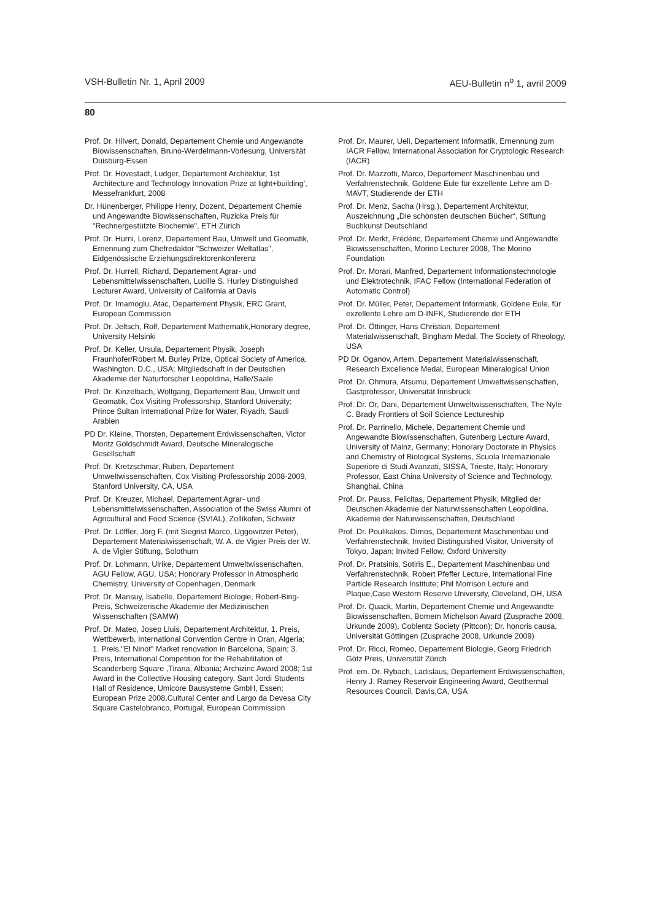VSH-Bulletin Nr. 1, April 2009 AEU-Bulletin n<sup>o</sup> 1, avril 2009
80
Prof. Dr. Hilvert, Donald, Departement Chemie und Angewandte Biowissenschaften, Bruno-Werdelmann-Vorlesung, Universität Duisburg-Essen
Prof. Dr. Hovestadt, Ludger, Departement Architektur, 1st Architecture and Technology Innovation Prize at light+building', Messefrankfurt, 2008
Dr. Hünenberger, Philippe Henry, Dozent, Departement Chemie und Angewandte Biowissenschaften, Ruzicka Preis für "Rechnergestützte Biochemie", ETH Zürich
Prof. Dr. Hurni, Lorenz, Departement Bau, Umwelt und Geomatik, Ernennung zum Chefredaktor "Schweizer Weltatlas", Eidgenössische Erziehungsdirektorenkonferenz
Prof. Dr. Hurrell, Richard, Departement Agrar- und Lebensmittelwissenschaften, Lucille S. Hurley Distinguished Lecturer Award, University of California at Davis
Prof. Dr. Imamoglu, Atac, Departement Physik, ERC Grant, European Commission
Prof. Dr. Jeltsch, Rolf, Departement Mathematik,Honorary degree, University Helsinki
Prof. Dr. Keller, Ursula, Departement Physik, Joseph Fraunhofer/Robert M. Burley Prize, Optical Society of America, Washington, D.C., USA; Mitgliedschaft in der Deutschen Akademie der Naturforscher Leopoldina, Halle/Saale
Prof. Dr. Kinzelbach, Wolfgang, Departement Bau, Umwelt und Geomatik, Cox Visiting Professorship, Stanford University; Prince Sultan International Prize for Water, Riyadh, Saudi Arabien
PD Dr. Kleine, Thorsten, Departement Erdwissenschaften, Victor Moritz Goldschmidt Award, Deutsche Mineralogische Gesellschaft
Prof. Dr. Kretzschmar, Ruben, Departement Umweltwissenschaften, Cox Visiting Professorship 2008-2009, Stanford University, CA, USA
Prof. Dr. Kreuzer, Michael, Departement Agrar- und Lebensmittelwissenschaften, Association of the Swiss Alumni of Agricultural and Food Science (SVIAL), Zollikofen, Schweiz
Prof. Dr. Löffler, Jörg F. (mit Siegrist Marco, Uggowitzer Peter), Departement Materialwissenschaft, W. A. de Vigier Preis der W. A. de Vigier Stiftung, Solothurn
Prof. Dr. Lohmann, Ulrike, Departement Umweltwissenschaften, AGU Fellow, AGU, USA; Honorary Professor in Atmospheric Chemistry, University of Copenhagen, Denmark
Prof. Dr. Mansuy, Isabelle, Departement Biologie, Robert-Bing-Preis, Schweizerische Akademie der Medizinischen Wissenschaften (SAMW)
Prof. Dr. Mateo, Josep Lluis, Departement Architektur, 1. Preis, Wettbewerb, International Convention Centre in Oran, Algeria; 1. Preis,"El Ninot" Market renovation in Barcelona, Spain; 3. Preis, International Competition for the Rehabilitation of Scanderberg Square ,Tirana, Albania; Archizinc Award 2008; 1st Award in the Collective Housing category, Sant Jordi Students Hall of Residence, Umicore Bausysteme GmbH, Essen; European Prize 2008,Cultural Center and Largo da Devesa City Square Castelobranco, Portugal, European Commission
Prof. Dr. Maurer, Ueli, Departement Informatik, Ernennung zum IACR Fellow, International Association for Cryptologic Research (IACR)
Prof. Dr. Mazzotti, Marco, Departement Maschinenbau und Verfahrenstechnik, Goldene Eule für exzellente Lehre am D-MAVT, Studierende der ETH
Prof. Dr. Menz, Sacha (Hrsg.), Departement Architektur, Auszeichnung „Die schönsten deutschen Bücher“, Stiftung Buchkunst Deutschland
Prof. Dr. Merkt, Frédéric, Departement Chemie und Angewandte Biowissenschaften, Morino Lecturer 2008, The Morino Foundation
Prof. Dr. Morari, Manfred, Departement Informationstechnologie und Elektrotechnik, IFAC Fellow (International Federation of Automatic Control)
Prof. Dr. Müller, Peter, Departement Informatik, Goldene Eule, für exzellente Lehre am D-INFK, Studierende der ETH
Prof. Dr. Öttinger, Hans Christian, Departement Materialwissenschaft, Bingham Medal, The Society of Rheology, USA
PD Dr. Oganov, Artem, Departement Materialwissenschaft, Research Excellence Medal, European Mineralogical Union
Prof. Dr. Ohmura, Atsumu, Departement Umweltwissenschaften, Gastprofessor, Universität Innsbruck
Prof. Dr. Or, Dani, Departement Umweltwissenschaften, The Nyle C. Brady Frontiers of Soil Science Lectureship
Prof. Dr. Parrinello, Michele, Departement Chemie und Angewandte Biowissenschaften, Gutenberg Lecture Award, University of Mainz, Germany; Honorary Doctorate in Physics and Chemistry of Biological Systems, Scuola Internazionale Superiore di Studi Avanzati, SISSA, Trieste, Italy; Honorary Professor, East China University of Science and Technology, Shanghai, China
Prof. Dr. Pauss, Felicitas, Departement Physik, Mitglied der Deutschen Akademie der Naturwissenschaften Leopoldina, Akademie der Naturwissenschaften, Deutschland
Prof. Dr. Poulikakos, Dimos, Departement Maschinenbau und Verfahrenstechnik, Invited Distinguished Visitor, University of Tokyo, Japan; Invited Fellow, Oxford University
Prof. Dr. Pratsinis, Sotiris E., Departement Maschinenbau und Verfahrenstechnik, Robert Pfeffer Lecture, International Fine Particle Research Institute; Phil Morrison Lecture and Plaque,Case Western Reserve University, Cleveland, OH, USA
Prof. Dr. Quack, Martin, Departement Chemie und Angewandte Biowissenschaften, Bomem Michelson Award (Zusprache 2008, Urkunde 2009), Coblentz Society (Pittcon); Dr. honoris causa, Universität Göttingen (Zusprache 2008, Urkunde 2009)
Prof. Dr. Ricci, Romeo, Departement Biologie, Georg Friedrich Götz Preis, Universität Zürich
Prof. em. Dr. Rybach, Ladislaus, Departement Erdwissenschaften, Henry J. Ramey Reservoir Engineering Award, Geothermal Resources Council, Davis,CA, USA